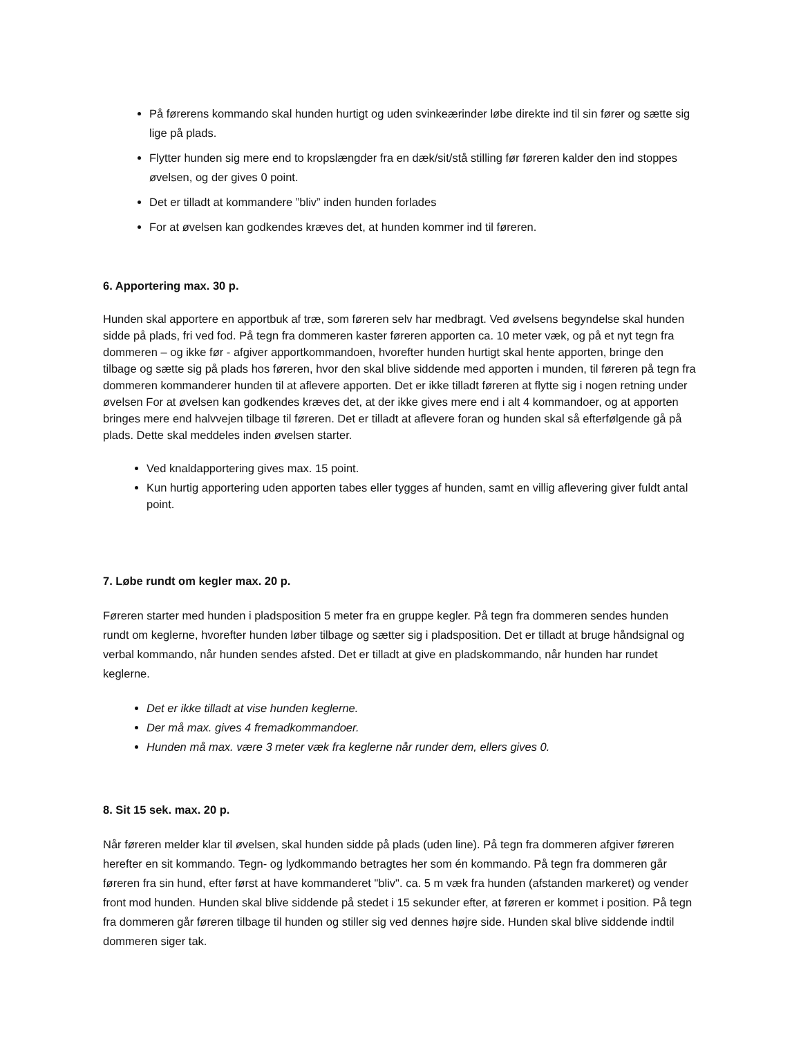På førerens kommando skal hunden hurtigt og uden svinkeærinder løbe direkte ind til sin fører og sætte sig lige på plads.
Flytter hunden sig mere end to kropslængder fra en dæk/sit/stå stilling før føreren kalder den ind stoppes øvelsen, og der gives 0 point.
Det er tilladt at kommandere ”bliv” inden hunden forlades
For at øvelsen kan godkendes kræves det, at hunden kommer ind til føreren.
6. Apportering max. 30 p.
Hunden skal apportere en apportbuk af træ, som føreren selv har medbragt. Ved øvelsens begyndelse skal hunden sidde på plads, fri ved fod. På tegn fra dommeren kaster føreren apporten ca. 10 meter væk, og på et nyt tegn fra dommeren – og ikke før - afgiver apportkommandoen, hvorefter hunden hurtigt skal hente apporten, bringe den tilbage og sætte sig på plads hos føreren, hvor den skal blive siddende med apporten i munden, til føreren på tegn fra dommeren kommanderer hunden til at aflevere apporten. Det er ikke tilladt føreren at flytte sig i nogen retning under øvelsen For at øvelsen kan godkendes kræves det, at der ikke gives mere end i alt 4 kommandoer, og at apporten bringes mere end halvvejen tilbage til føreren. Det er tilladt at aflevere foran og hunden skal så efterfølgende gå på plads. Dette skal meddeles inden øvelsen starter.
Ved knaldapportering gives max. 15 point.
Kun hurtig apportering uden apporten tabes eller tygges af hunden, samt en villig aflevering giver fuldt antal point.
7. Løbe rundt om kegler max. 20 p.
Føreren starter med hunden i pladsposition 5 meter fra en gruppe kegler. På tegn fra dommeren sendes hunden rundt om keglerne, hvorefter hunden løber tilbage og sætter sig i pladsposition. Det er tilladt at bruge håndsignal og verbal kommando, når hunden sendes afsted. Det er tilladt at give en pladskommando, når hunden har rundet keglerne.
Det er ikke tilladt at vise hunden keglerne.
Der må max. gives 4 fremadkommandoer.
Hunden må max. være 3 meter væk fra keglerne når runder dem, ellers gives 0.
8. Sit 15 sek. max. 20 p.
Når føreren melder klar til øvelsen, skal hunden sidde på plads (uden line). På tegn fra dommeren afgiver føreren herefter en sit kommando. Tegn- og lydkommando betragtes her som én kommando. På tegn fra dommeren går føreren fra sin hund, efter først at have kommanderet "bliv". ca. 5 m væk fra hunden (afstanden markeret) og vender front mod hunden. Hunden skal blive siddende på stedet i 15 sekunder efter, at føreren er kommet i position. På tegn fra dommeren går føreren tilbage til hunden og stiller sig ved dennes højre side. Hunden skal blive siddende indtil dommeren siger tak.